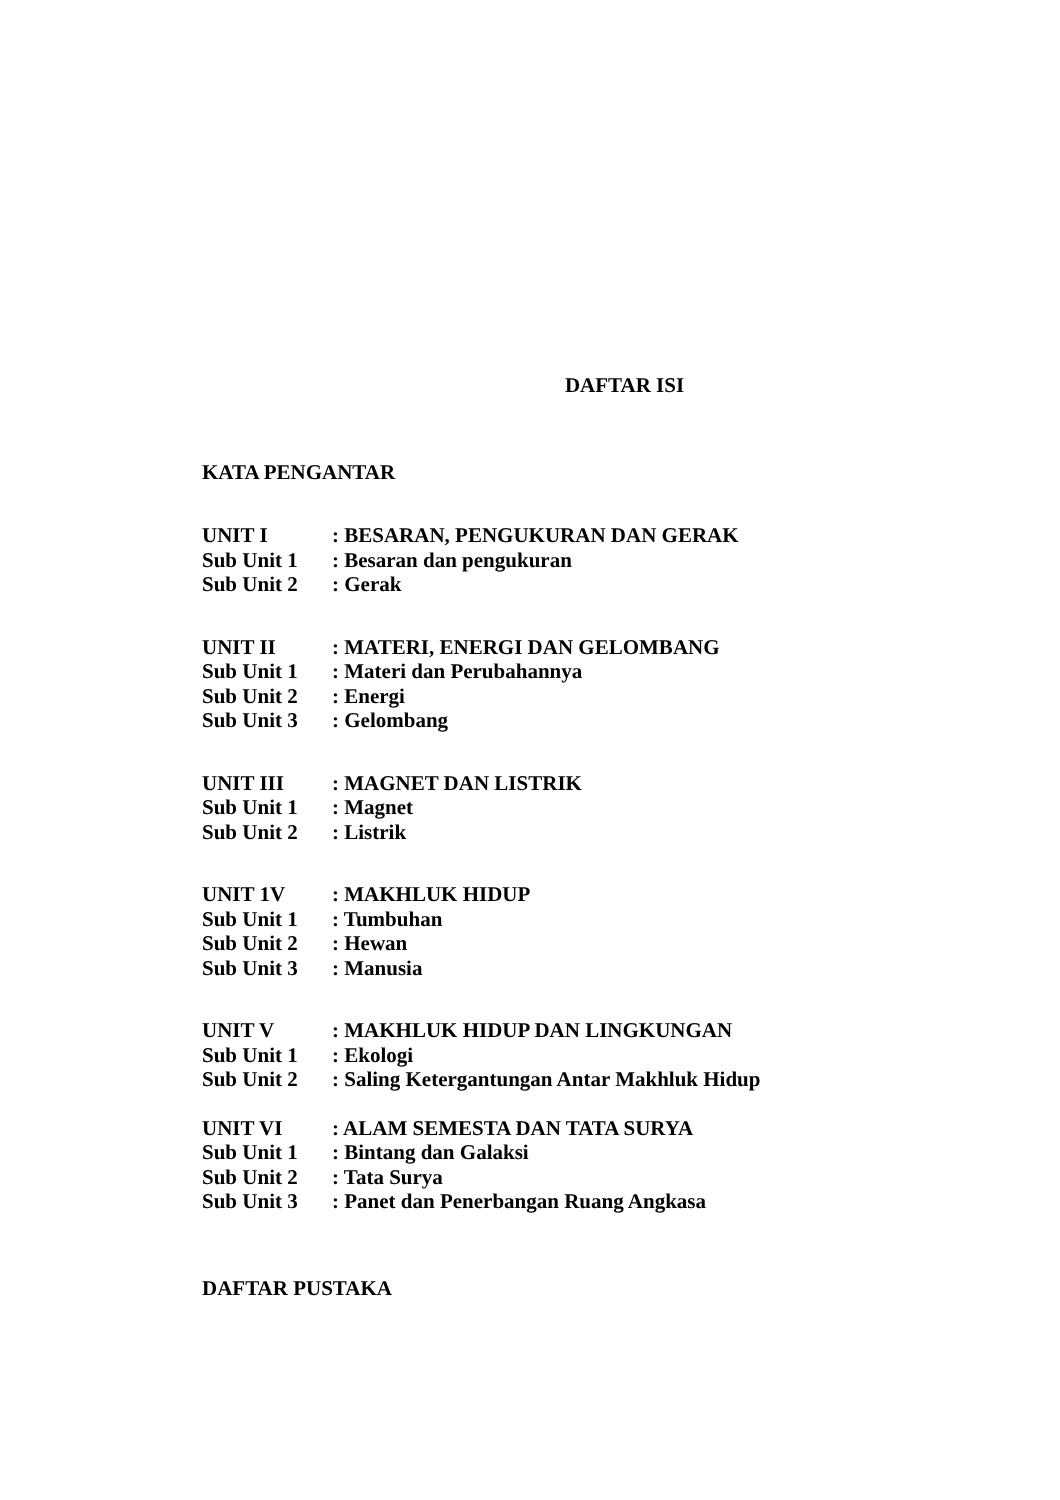DAFTAR ISI
KATA PENGANTAR
UNIT I: BESARAN, PENGUKURAN DAN GERAK
Sub Unit 1: Besaran dan pengukuran
Sub Unit 2: Gerak
UNIT II: MATERI, ENERGI DAN GELOMBANG
Sub Unit 1: Materi dan Perubahannya
Sub Unit 2: Energi
Sub Unit 3: Gelombang
UNIT III: MAGNET DAN LISTRIK
Sub Unit 1: Magnet
Sub Unit 2: Listrik
UNIT 1V: MAKHLUK HIDUP
Sub Unit 1: Tumbuhan
Sub Unit 2: Hewan
Sub Unit 3: Manusia
UNIT V: MAKHLUK HIDUP DAN LINGKUNGAN
Sub Unit 1: Ekologi
Sub Unit 2: Saling Ketergantungan Antar Makhluk Hidup
UNIT VI: ALAM SEMESTA DAN TATA SURYA
Sub Unit 1: Bintang dan Galaksi
Sub Unit 2: Tata Surya
Sub Unit 3: Panet dan Penerbangan Ruang Angkasa
DAFTAR PUSTAKA